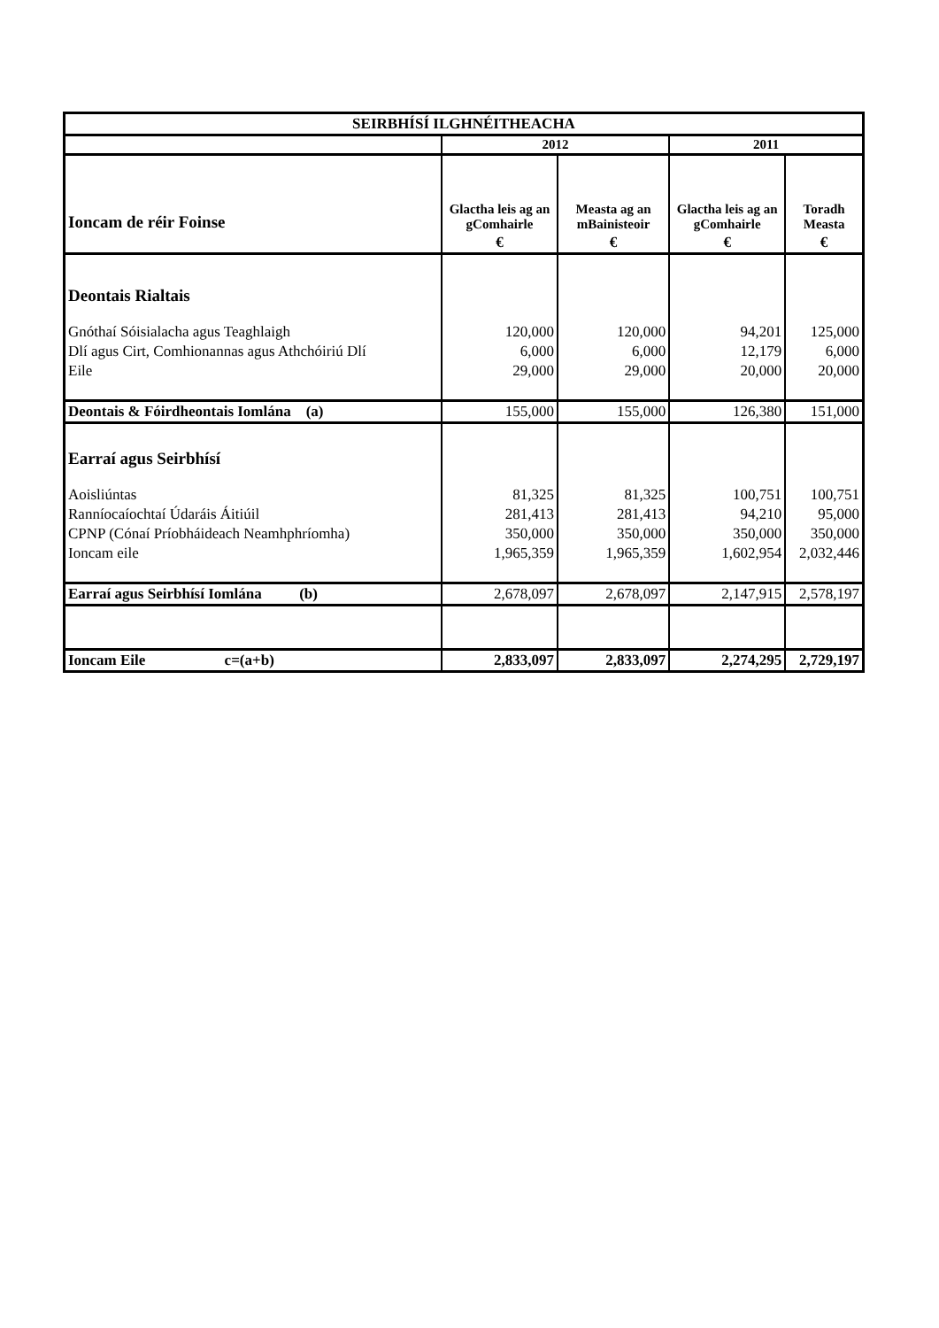| SEIRBHÍSÍ ILGHNÉITHEACHA | | | | |
| --- | --- | --- | --- | --- |
| | 2012 | | 2011 | |
| Ioncam de réir Foinse | Glactha leis ag an gComhairle | Measta ag an mBainisteoir | Glactha leis ag an gComhairle | Toradh Measta |
| | € | € | € | € |
| Deontais Rialtais | | | | |
| Gnóthaí Sóisialacha agus Teaghlaigh | 120,000 | 120,000 | 94,201 | 125,000 |
| Dlí agus Cirt, Comhionannas agus Athchóiriú Dlí | 6,000 | 6,000 | 12,179 | 6,000 |
| Eile | 29,000 | 29,000 | 20,000 | 20,000 |
| Deontais & Fóirdheontais Iomlána (a) | 155,000 | 155,000 | 126,380 | 151,000 |
| Earraí agus Seirbhísí | | | | |
| Aoisliúntas | 81,325 | 81,325 | 100,751 | 100,751 |
| Ranníocaíochtaí Údaráis Áitiúil | 281,413 | 281,413 | 94,210 | 95,000 |
| CPNP (Cónaí Príobháideach Neamhphríomha) | 350,000 | 350,000 | 350,000 | 350,000 |
| Ioncam eile | 1,965,359 | 1,965,359 | 1,602,954 | 2,032,446 |
| Earraí agus Seirbhísí Iomlána (b) | 2,678,097 | 2,678,097 | 2,147,915 | 2,578,197 |
| Ioncam Eile c=(a+b) | 2,833,097 | 2,833,097 | 2,274,295 | 2,729,197 |